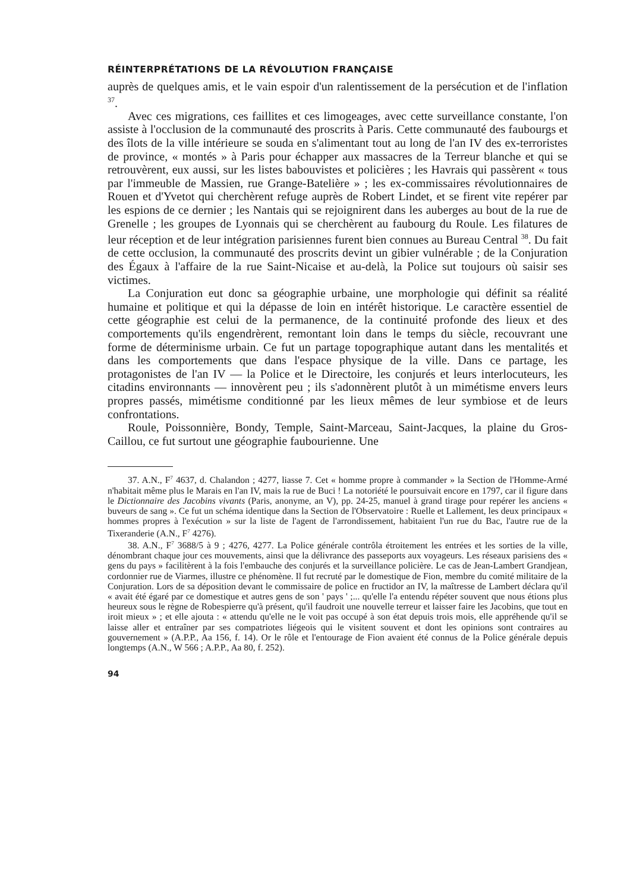RÉINTERPRÉTATIONS DE LA RÉVOLUTION FRANÇAISE
auprès de quelques amis, et le vain espoir d'un ralentissement de la persécution et de l'inflation <sup>37</sup>.
Avec ces migrations, ces faillites et ces limogeages, avec cette surveillance constante, l'on assiste à l'occlusion de la communauté des proscrits à Paris. Cette communauté des faubourgs et des îlots de la ville intérieure se souda en s'alimentant tout au long de l'an IV des ex-terroristes de province, « montés » à Paris pour échapper aux massacres de la Terreur blanche et qui se retrouvèrent, eux aussi, sur les listes babouvistes et policières ; les Havrais qui passèrent « tous par l'immeuble de Massien, rue Grange-Batelière » ; les ex-commissaires révolutionnaires de Rouen et d'Yvetot qui cherchèrent refuge auprès de Robert Lindet, et se firent vite repérer par les espions de ce dernier ; les Nantais qui se rejoignirent dans les auberges au bout de la rue de Grenelle ; les groupes de Lyonnais qui se cherchèrent au faubourg du Roule. Les filatures de leur réception et de leur intégration parisiennes furent bien connues au Bureau Central <sup>38</sup>. Du fait de cette occlusion, la communauté des proscrits devint un gibier vulnérable ; de la Conjuration des Égaux à l'affaire de la rue Saint-Nicaise et au-delà, la Police sut toujours où saisir ses victimes.
La Conjuration eut donc sa géographie urbaine, une morphologie qui définit sa réalité humaine et politique et qui la dépasse de loin en intérêt historique. Le caractère essentiel de cette géographie est celui de la permanence, de la continuité profonde des lieux et des comportements qu'ils engendrèrent, remontant loin dans le temps du siècle, recouvrant une forme de déterminisme urbain. Ce fut un partage topographique autant dans les mentalités et dans les comportements que dans l'espace physique de la ville. Dans ce partage, les protagonistes de l'an IV — la Police et le Directoire, les conjurés et leurs interlocuteurs, les citadins environnants — innovèrent peu ; ils s'adonnèrent plutôt à un mimétisme envers leurs propres passés, mimétisme conditionné par les lieux mêmes de leur symbiose et de leurs confrontations.
Roule, Poissonnière, Bondy, Temple, Saint-Marceau, Saint-Jacques, la plaine du Gros-Caillou, ce fut surtout une géographie faubourienne. Une
37. A.N., F<sup>7</sup> 4637, d. Chalandon ; 4277, liasse 7. Cet « homme propre à commander » la Section de l'Homme-Armé n'habitait même plus le Marais en l'an IV, mais la rue de Buci ! La notoriété le poursuivait encore en 1797, car il figure dans le Dictionnaire des Jacobins vivants (Paris, anonyme, an V), pp. 24-25, manuel à grand tirage pour repérer les anciens « buveurs de sang ». Ce fut un schéma identique dans la Section de l'Observatoire : Ruelle et Lallement, les deux principaux « hommes propres à l'exécution » sur la liste de l'agent de l'arrondissement, habitaient l'un rue du Bac, l'autre rue de la Tixeranderie (A.N., F<sup>7</sup> 4276).
38. A.N., F<sup>7</sup> 3688/5 à 9 ; 4276, 4277. La Police générale contrôla étroitement les entrées et les sorties de la ville, dénombrant chaque jour ces mouvements, ainsi que la délivrance des passeports aux voyageurs. Les réseaux parisiens des « gens du pays » facilitèrent à la fois l'embauche des conjurés et la surveillance policière. Le cas de Jean-Lambert Grandjean, cordonnier rue de Viarmes, illustre ce phénomène. Il fut recruté par le domestique de Fion, membre du comité militaire de la Conjuration. Lors de sa déposition devant le commissaire de police en fructidor an IV, la maîtresse de Lambert déclara qu'il « avait été égaré par ce domestique et autres gens de son ' pays ' ;... qu'elle l'a entendu répéter souvent que nous étions plus heureux sous le règne de Robespierre qu'à présent, qu'il faudroit une nouvelle terreur et laisser faire les Jacobins, que tout en iroit mieux » ; et elle ajouta : « attendu qu'elle ne le voit pas occupé à son état depuis trois mois, elle appréhende qu'il se laisse aller et entraîner par ses compatriotes liégeois qui le visitent souvent et dont les opinions sont contraires au gouvernement » (A.P.P., Aa 156, f. 14). Or le rôle et l'entourage de Fion avaient été connus de la Police générale depuis longtemps (A.N., W 566 ; A.P.P., Aa 80, f. 252).
94